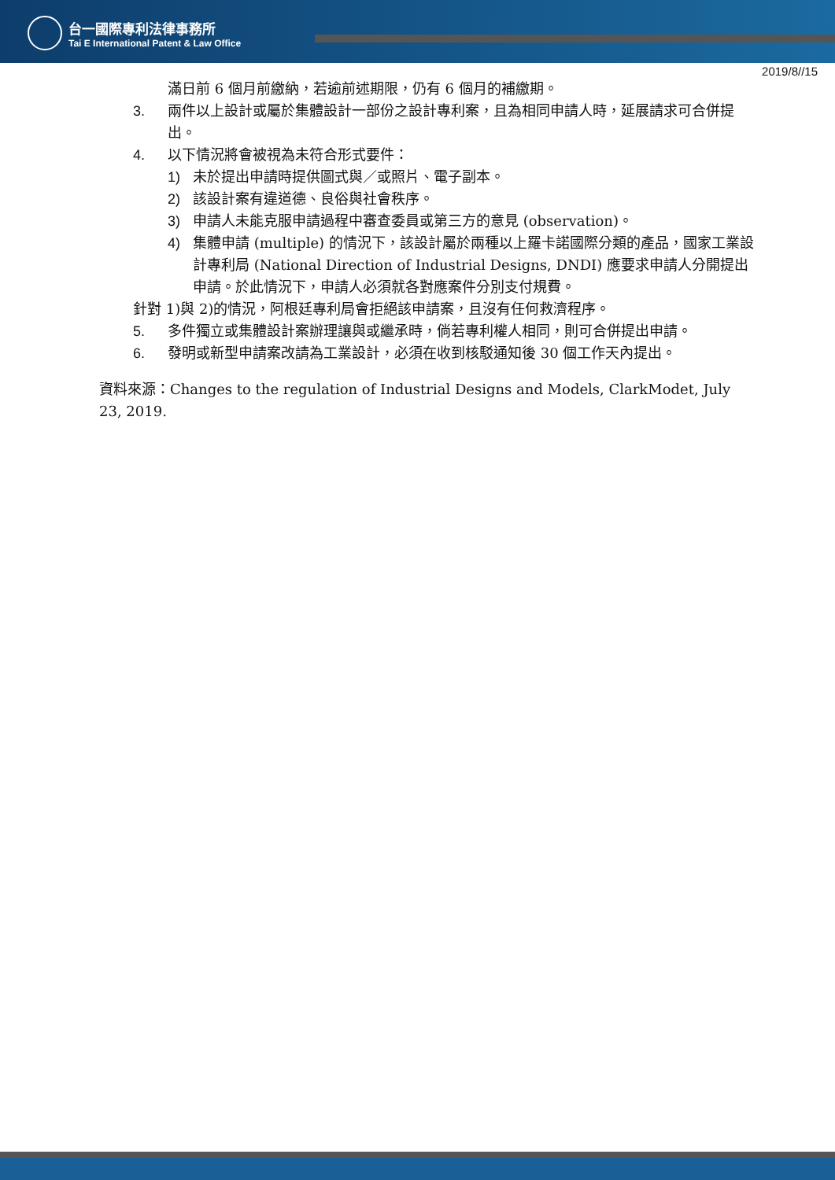台一國際專利法律事務所
Tai E International Patent & Law Office
2019/8//15
滿日前 6 個月前繳納，若逾前述期限，仍有 6 個月的補繳期。
3. 兩件以上設計或屬於集體設計一部份之設計專利案，且為相同申請人時，延展請求可合併提出。
4. 以下情況將會被視為未符合形式要件：
1) 未於提出申請時提供圖式與／或照片、電子副本。
2) 該設計案有違道德、良俗與社會秩序。
3) 申請人未能克服申請過程中審查委員或第三方的意見 (observation)。
4) 集體申請 (multiple) 的情況下，該設計屬於兩種以上羅卡諾國際分類的產品，國家工業設計專利局 (National Direction of Industrial Designs, DNDI) 應要求申請人分開提出申請。於此情況下，申請人必須就各對應案件分別支付規費。
針對 1)與 2)的情況，阿根廷專利局會拒絕該申請案，且沒有任何救濟程序。
5. 多件獨立或集體設計案辦理讓與或繼承時，倘若專利權人相同，則可合併提出申請。
6. 發明或新型申請案改請為工業設計，必須在收到核駁通知後 30 個工作天內提出。
資料來源：Changes to the regulation of Industrial Designs and Models, ClarkModet, July 23, 2019.